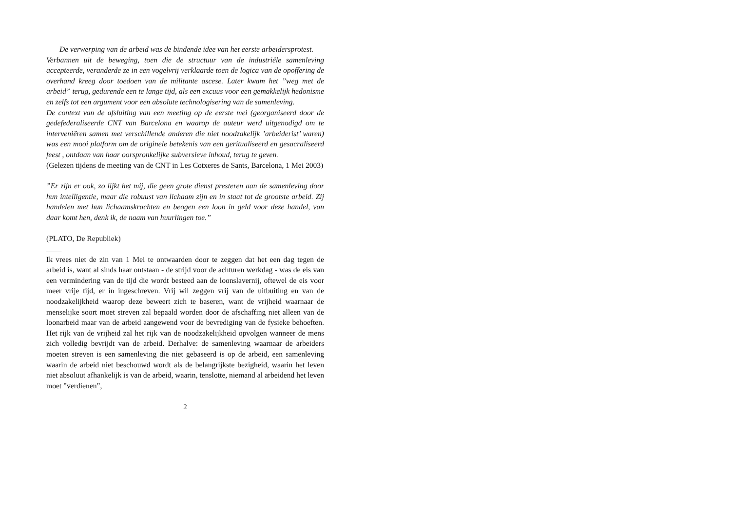De verwerping van de arbeid was de bindende idee van het eerste arbeidersprotest.
Verbannen uit de beweging, toen die de structuur van de industriële samenleving accepteerde, veranderde ze in een vogelvrij verklaarde toen de logica van de opoffering de overhand kreeg door toedoen van de militante ascese. Later kwam het ”weg met de arbeid” terug, gedurende een te lange tijd, als een excuus voor een gemakkelijk hedonisme en zelfs tot een argument voor een absolute technologisering van de samenleving.
De context van de afsluiting van een meeting op de eerste mei (georganiseerd door de gedefederaliseerde CNT van Barcelona en waarop de auteur werd uitgenodigd om te interveniëren samen met verschillende anderen die niet noodzakelijk ’arbeiderist’ waren) was een mooi platform om de originele betekenis van een geritualiseerd en gesacraliseerd feest , ontdaan van haar oorspronkelijke subversieve inhoud, terug te geven.
(Gelezen tijdens de meeting van de CNT in Les Cotxeres de Sants, Barcelona, 1 Mei 2003)
”Er zijn er ook, zo lijkt het mij, die geen grote dienst presteren aan de samenleving door hun intelligentie, maar die robuust van lichaam zijn en in staat tot de grootste arbeid. Zij handelen met hun lichaamskrachten en beogen een loon in geld voor deze handel, van daar komt hen, denk ik, de naam van huurlingen toe.”
(PLATO, De Republiek)
____
Ik vrees niet de zin van 1 Mei te ontwaarden door te zeggen dat het een dag tegen de arbeid is, want al sinds haar ontstaan - de strijd voor de achturen werkdag - was de eis van een vermindering van de tijd die wordt besteed aan de loonslavernij, oftewel de eis voor meer vrije tijd, er in ingeschreven. Vrij wil zeggen vrij van de uitbuiting en van de noodzakelijkheid waarop deze beweert zich te baseren, want de vrijheid waarnaar de menselijke soort moet streven zal bepaald worden door de afschaffing niet alleen van de loonarbeid maar van de arbeid aangewend voor de bevrediging van de fysieke behoeften. Het rijk van de vrijheid zal het rijk van de noodzakelijkheid opvolgen wanneer de mens zich volledig bevrijdt van de arbeid. Derhalve: de samenleving waarnaar de arbeiders moeten streven is een samenleving die niet gebaseerd is op de arbeid, een samenleving waarin de arbeid niet beschouwd wordt als de belangrijkste bezigheid, waarin het leven niet absoluut afhankelijk is van de arbeid, waarin, tenslotte, niemand al arbeidend het leven moet ”verdienen”,
2